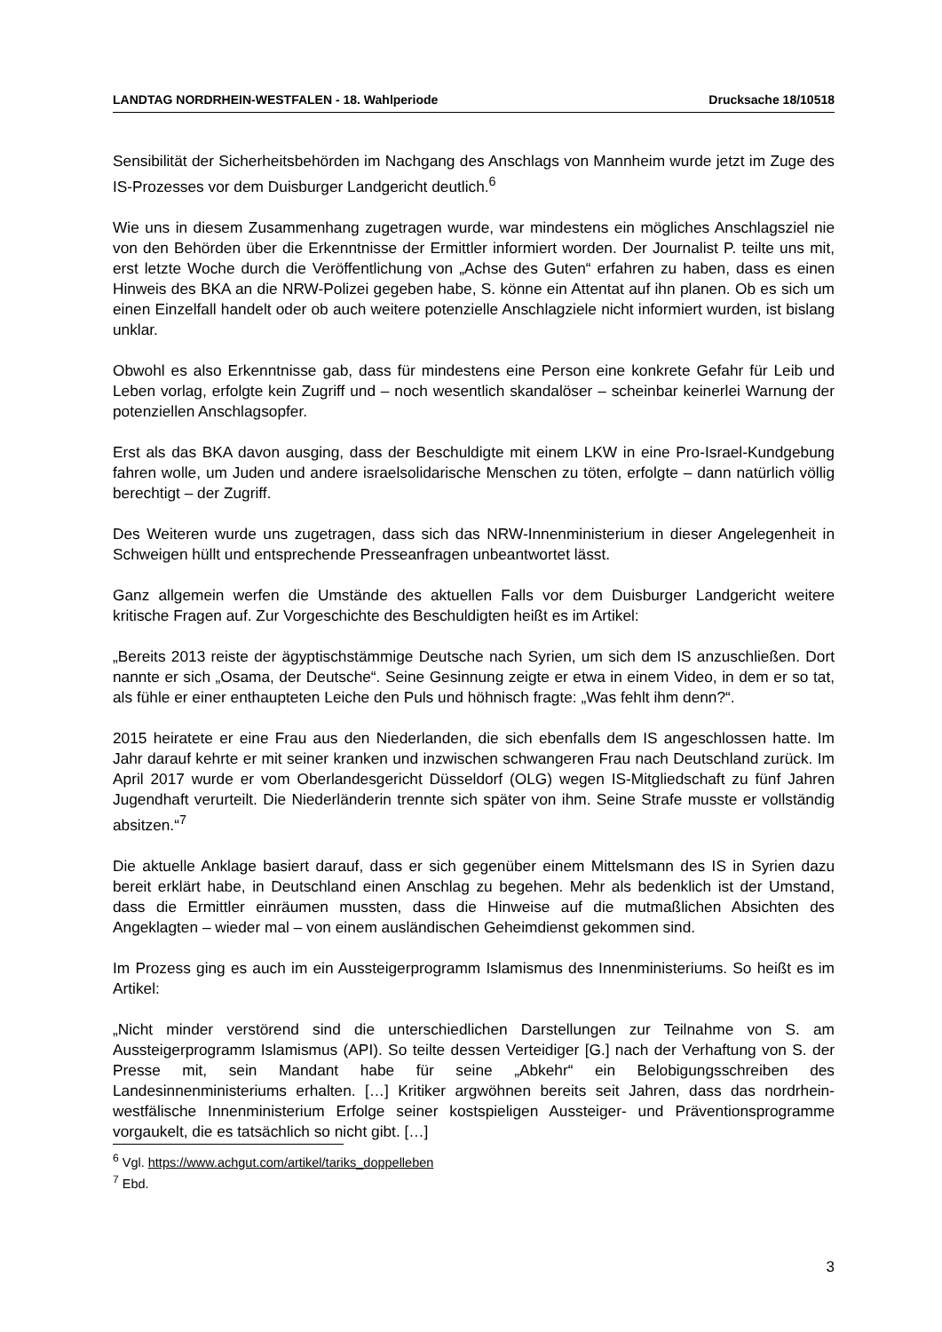LANDTAG NORDRHEIN-WESTFALEN - 18. Wahlperiode Drucksache 18/10518
Sensibilität der Sicherheitsbehörden im Nachgang des Anschlags von Mannheim wurde jetzt im Zuge des IS-Prozesses vor dem Duisburger Landgericht deutlich.<sup>6</sup>
Wie uns in diesem Zusammenhang zugetragen wurde, war mindestens ein mögliches Anschlagsziel nie von den Behörden über die Erkenntnisse der Ermittler informiert worden. Der Journalist P. teilte uns mit, erst letzte Woche durch die Veröffentlichung von „Achse des Guten“ erfahren zu haben, dass es einen Hinweis des BKA an die NRW-Polizei gegeben habe, S. könne ein Attentat auf ihn planen. Ob es sich um einen Einzelfall handelt oder ob auch weitere potenzielle Anschlagziele nicht informiert wurden, ist bislang unklar.
Obwohl es also Erkenntnisse gab, dass für mindestens eine Person eine konkrete Gefahr für Leib und Leben vorlag, erfolgte kein Zugriff und – noch wesentlich skandalöser – scheinbar keinerlei Warnung der potenziellen Anschlagsopfer.
Erst als das BKA davon ausging, dass der Beschuldigte mit einem LKW in eine Pro-Israel-Kundgebung fahren wolle, um Juden und andere israelsolidarische Menschen zu töten, erfolgte – dann natürlich völlig berechtigt – der Zugriff.
Des Weiteren wurde uns zugetragen, dass sich das NRW-Innenministerium in dieser Angelegenheit in Schweigen hüllt und entsprechende Presseanfragen unbeantwortet lässt.
Ganz allgemein werfen die Umstände des aktuellen Falls vor dem Duisburger Landgericht weitere kritische Fragen auf. Zur Vorgeschichte des Beschuldigten heißt es im Artikel:
„Bereits 2013 reiste der ägyptischstämmige Deutsche nach Syrien, um sich dem IS anzuschließen. Dort nannte er sich „Osama, der Deutsche“. Seine Gesinnung zeigte er etwa in einem Video, in dem er so tat, als fühle er einer enthaupteten Leiche den Puls und höhnisch fragte: „Was fehlt ihm denn?“.
2015 heiratete er eine Frau aus den Niederlanden, die sich ebenfalls dem IS angeschlossen hatte. Im Jahr darauf kehrte er mit seiner kranken und inzwischen schwangeren Frau nach Deutschland zurück. Im April 2017 wurde er vom Oberlandesgericht Düsseldorf (OLG) wegen IS-Mitgliedschaft zu fünf Jahren Jugendhaft verurteilt. Die Niederländerin trennte sich später von ihm. Seine Strafe musste er vollständig absitzen.“<sup>7</sup>
Die aktuelle Anklage basiert darauf, dass er sich gegenüber einem Mittelsmann des IS in Syrien dazu bereit erklärt habe, in Deutschland einen Anschlag zu begehen. Mehr als bedenklich ist der Umstand, dass die Ermittler einräumen mussten, dass die Hinweise auf die mutmaßlichen Absichten des Angeklagten – wieder mal – von einem ausländischen Geheimdienst gekommen sind.
Im Prozess ging es auch im ein Aussteigerprogramm Islamismus des Innenministeriums. So heißt es im Artikel:
„Nicht minder verstörend sind die unterschiedlichen Darstellungen zur Teilnahme von S. am Aussteigerprogramm Islamismus (API). So teilte dessen Verteidiger [G.] nach der Verhaftung von S. der Presse mit, sein Mandant habe für seine „Abkehr“ ein Belobigungsschreiben des Landesinnenministeriums erhalten. […] Kritiker argwöhnen bereits seit Jahren, dass das nordrhein-westfälische Innenministerium Erfolge seiner kostspieligen Aussteiger- und Präventionsprogramme vorgaukelt, die es tatsächlich so nicht gibt. […]
<sup>6</sup> Vgl. https://www.achgut.com/artikel/tariks_doppelleben
<sup>7</sup> Ebd.
3